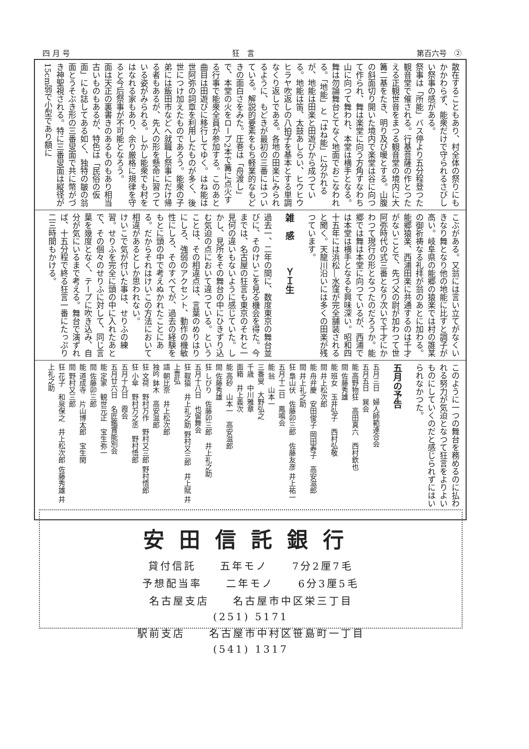四 月 号 狂　言 第百六号　②
散在することもあり、村全体の祭りにもかかわらず、能衆だけで守られるさびしい祭事の感がある。
祭事は「所能」バス停より五分程登つた観音堂で催される。行基菩薩の作とつたえる正観世音をまつる観音堂の境内に大篝二基をたき、明り及び暖とする。山腹の斜面切り開いた境内で楽堂は谷に向つて作られ、舞は楽堂に向う方角すなわち山に向つて舞われ、本堂は横手となる。舞は勿論舞台とてなく地面でおこなわれる。「地能」と「はね能」に分かれるが、地能は田楽と田遊びから成つている。地能は笛、太鼓あしらい、ヒウヒウヒラヤ吹返しの八拍子を基本とする単調なくり返しである。各地の田楽にみられるように、もどきが最初の三番にはついている。解説的要素をもち軽業的なもどきの面白さをみた。圧巻は「舟渡し」で、本堂の火をロープ2本で篝に点火する行事で能衆全員が参加する。このあと曲目は田遊びに移行してゆく。はね能は世阿弥の詞章を利用したものが多く、後世につけ加えたものであろう。能衆の子弟には飯田市などへ就職し祭事にだけ帰る者もあるが、先人の形を懸命に習つている姿がみられる。しかし能衆でも村をはなれる家もあり、余り厳格に規律を守ると今后祭事が不可能となろう。
面は天正の裏書きのあるものもあり相当古いものもあるが、特色は「民俗の仮面」にも誌してある如く、独特の皺の翁面とうそぶき形の三番叟面で共に幣がづき神聖視される。特に三番叟面は縦径が15cm弱で小型であり額に
こぶがある。又翁には言い立てがなくいきなり舞となり他の地能に比すと調子が高い。岐阜県の能郷の猿楽では村の誰某の御祈祷なる礼拝が翁のあとに加わる。能郷猿楽、西浦田楽に共通するのは千才がないことで、先づ父の尉が加わつて世阿弥時代の式三番となり次いで千才にかわつて現行の形となつたのだろうか。能郷では舞は本堂に向つているが、西浦では本堂は横手となるも興味深い。昭和四十五年には浜松―水窪が完全舗装されると聞く。天龍川沿いには多くの田楽が残つています。
雑　感　　　ＹＩ生
過去一、二年の間に、数度東京の舞台並びに、そのけいこを見る機会を得た。今までは、名古屋の狂言も東京のそれと一見何の違いもないように感じていた。しかし、見所をその舞台の中にひきずり込む気迫の点において違つている。ということは、その相違点は、言葉のめりはりにしろ、強弱のアクセント、動作の機敏性にしろ、そのすべてが、過去の経験をもとに頭の中で考えぬかれたことにある。だからそれはけいこの方法において相違があるとしか思われない。
けいこで気が付いた事は、せりふの練習。せりふを完全に頭の中に入れたあとで、その個々のせりふに対して、同じ言葉を幾度となく、テープに吹き込み、自分が気にいるまで考える。舞台で演ずれば、十五分程で終る狂言一番にたっぷり二三時間もかける。
このように一つの舞台を務めるのに払われる努力が気迫となつて狂言をよりよいものにしていくのだと感じられずにはいられなかつた。
五月の予告
五月三日　婦人師範連合会
五月五日　巽会
能 高野物狂　高田真六　西村欽也
間 佐藤秀雄
能 班女　玉井弘子　西村弘敬
間 井上松次郎
能 舟弁慶　安田俊子 岡田寿子　高安滋郎
間 井上礼之助
狂 梟山伏　佐藤卯三郎　佐藤友彦 井上祐一
五月十二日　鳳鳴会
能 翁　山本一
三番叟　大野弘之
千歳　中川雅章
面箱　井上義次
能 高砂　山本一　高安滋郎
間 佐藤秀雄
狂 しびり　佐藤卯三郎　井上礼之助
五月十八日　也留舞会
狂 靫猿　井上礼之助 野村又三郎　井上賦 井上豊弘
語 朝比奈　井上松次郎
独吟 鉢木　高安滋郎
狂 文荷　野村万作　野村又三郎 野村悟郎
狂 小傘　野村万之丞　野村悟郎
五月十九日　霞会
五月廿六日　名匠鑑賞能別会
能 定家　観世元正　宝生弥一
間 佐藤卯三郎
能 道成寺　片山博太郎　宝生閑
間 野村又三郎
狂 花子　和泉保之　井上松次郎 佐藤秀雄 井上礼之助
安田信託銀行
貸付信託　　五年モノ　　7分2厘7毛
予想配当率　　二年モノ　　6分3厘5毛
名古屋支店　　名古屋市中区栄三丁目
(251) 5171
駅前支店　　名古屋市中村区笹島町一丁目
(541) 1317